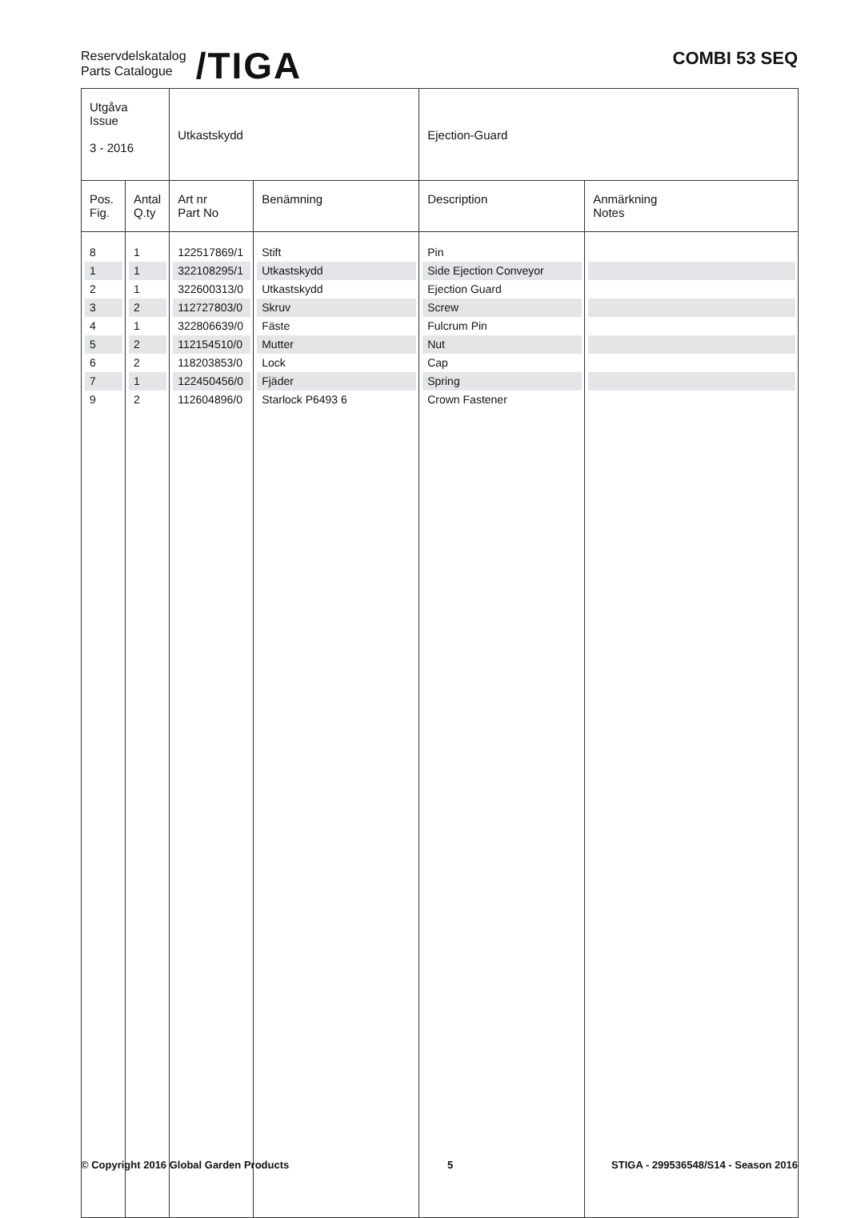Reservdelskatalog
Parts Catalogue
/TIGA
COMBI 53 SEQ
| Utgåva Issue 3 - 2016 | | Utkastskydd | | Ejection-Guard | |
| Pos. Fig. | Antal Q.ty | Art nr Part No | Benämning | Description | Anmärkning Notes |
| 8 | 1 | 122517869/1 | Stift | Pin | |
| 1 | 1 | 322108295/1 | Utkastskydd | Side Ejection Conveyor | |
| 2 | 1 | 322600313/0 | Utkastskydd | Ejection Guard | |
| 3 | 2 | 112727803/0 | Skruv | Screw | |
| 4 | 1 | 322806639/0 | Fäste | Fulcrum Pin | |
| 5 | 2 | 112154510/0 | Mutter | Nut | |
| 6 | 2 | 118203853/0 | Lock | Cap | |
| 7 | 1 | 122450456/0 | Fjäder | Spring | |
| 9 | 2 | 112604896/0 | Starlock P6493 6 | Crown Fastener | |
© Copyright 2016 Global Garden Products 5 STIGA - 299536548/S14 - Season 2016